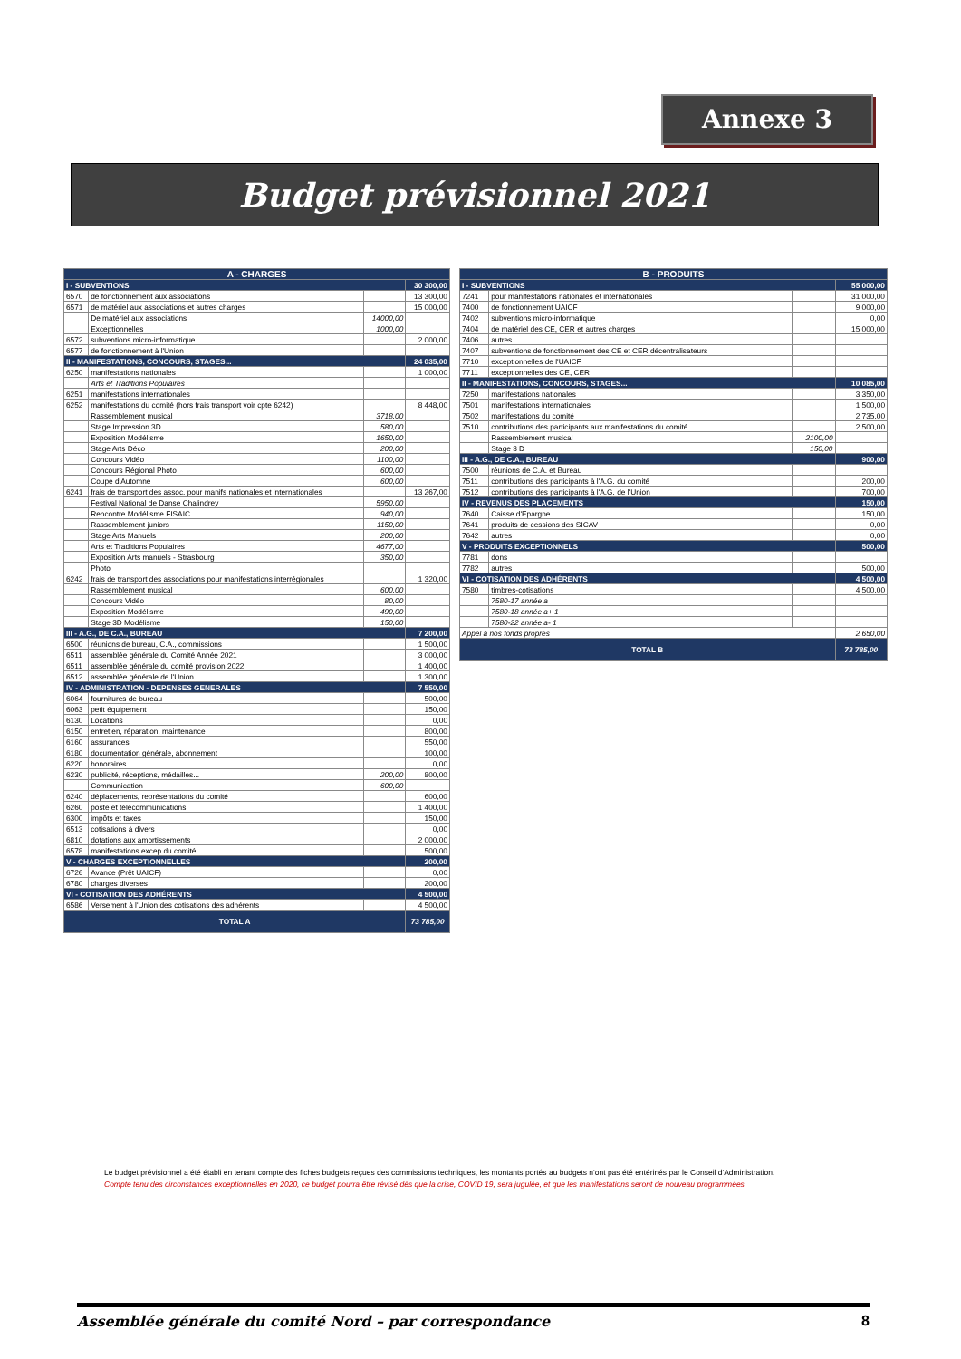Annexe 3
Budget prévisionnel 2021
| A - CHARGES | | | |
| --- | --- | --- | --- |
| I - SUBVENTIONS | | | 30 300,00 |
| 6570 | de fonctionnement aux associations | | 13 300,00 |
| 6571 | de matériel aux associations et autres charges | | 15 000,00 |
| | De matériel aux associations | 14000,00 | |
| | Exceptionnelles | 1000,00 | |
| 6572 | subventions micro-informatique | | 2 000,00 |
| 6577 | de fonctionnement à l'Union | | |
| II - MANIFESTATIONS, CONCOURS, STAGES... | | | 24 035,00 |
| 6250 | manifestations nationales | | 1 000,00 |
| | Arts et Traditions Populaires | | |
| 6251 | manifestations internationales | | |
| 6252 | manifestations du comité (hors frais transport voir cpte 6242) | | 8 448,00 |
| | Rassemblement musical | 3718,00 | |
| | Stage Impression 3D | 580,00 | |
| | Exposition Modélisme | 1650,00 | |
| | Stage Arts Déco | 200,00 | |
| | Concours Vidéo | 1100,00 | |
| | Concours Régional Photo | 600,00 | |
| | Coupe d'Automne | 600,00 | |
| 6241 | frais de transport des assoc. pour manifs nationales et internationales | | 13 267,00 |
| | Festival National de Danse Chalindrey | 5950,00 | |
| | Rencontre Modélisme FISAIC | 940,00 | |
| | Rassemblement juniors | 1150,00 | |
| | Stage Arts Manuels | 200,00 | |
| | Arts et Traditions Populaires | 4677,00 | |
| | Exposition Arts manuels - Strasbourg | 350,00 | |
| | Photo | | |
| 6242 | frais de transport des associations pour manifestations interrégionales | | 1 320,00 |
| | Rassemblement musical | 600,00 | |
| | Concours Vidéo | 80,00 | |
| | Exposition Modélisme | 490,00 | |
| | Stage 3D Modélisme | 150,00 | |
| III - A.G., DE C.A., BUREAU | | | 7 200,00 |
| 6500 | réunions de bureau, C.A., commissions | | 1 500,00 |
| 6511 | assemblée générale du Comité Année 2021 | | 3 000,00 |
| 6511 | assemblée générale du comité provision 2022 | | 1 400,00 |
| 6512 | assemblée générale de l'Union | | 1 300,00 |
| IV - ADMINISTRATION - DEPENSES GENERALES | | | 7 550,00 |
| 6064 | fournitures de bureau | | 500,00 |
| 6063 | petit équipement | | 150,00 |
| 6130 | Locations | | 0,00 |
| 6150 | entretien, réparation, maintenance | | 800,00 |
| 6160 | assurances | | 550,00 |
| 6180 | documentation générale, abonnement | | 100,00 |
| 6220 | honoraires | | 0,00 |
| 6230 | publicité, réceptions, médailles... | 200,00 | 800,00 |
| | Communication | 600,00 | |
| 6240 | déplacements, représentations du comité | | 600,00 |
| 6260 | poste et télécommunications | | 1 400,00 |
| 6300 | impôts et taxes | | 150,00 |
| 6513 | cotisations à divers | | 0,00 |
| 6810 | dotations aux amortissements | | 2 000,00 |
| 6578 | manifestations excep du comité | | 500,00 |
| V - CHARGES EXCEPTIONNELLES | | | 200,00 |
| 6726 | Avance (Prêt UAICF) | | 0,00 |
| 6780 | charges diverses | | 200,00 |
| VI - COTISATION DES ADHÉRENTS | | | 4 500,00 |
| 6586 | Versement à l'Union des cotisations des adhérents | | 4 500,00 |
| TOTAL A | | | 73 785,00 |
| B - PRODUITS | | | |
| --- | --- | --- | --- |
| I - SUBVENTIONS | | | 55 000,00 |
| 7241 | pour manifestations nationales et internationales | | 31 000,00 |
| 7400 | de fonctionnement UAICF | | 9 000,00 |
| 7402 | subventions micro-informatique | | 0,00 |
| 7404 | de matériel des CE, CER et autres charges | | 15 000,00 |
| 7406 | autres | | |
| 7407 | subventions de fonctionnement des CE et CER décentralisateurs | | |
| 7710 | exceptionnelles de l'UAICF | | |
| 7711 | exceptionnelles des CE, CER | | |
| II - MANIFESTATIONS, CONCOURS, STAGES... | | | 10 085,00 |
| 7250 | manifestations nationales | | 3 350,00 |
| 7501 | manifestations internationales | | 1 500,00 |
| 7502 | manifestations du comité | | 2 735,00 |
| 7510 | contributions des participants aux manifestations du comité | | 2 500,00 |
| | Rassemblement musical | 2100,00 | |
| | Stage 3 D | 150,00 | |
| III - A.G., DE C.A., BUREAU | | | 900,00 |
| 7500 | réunions de C.A. et Bureau | | |
| 7511 | contributions des participants à l'A.G. du comité | | 200,00 |
| 7512 | contributions des participants à l'A.G. de l'Union | | 700,00 |
| IV - REVENUS DES PLACEMENTS | | | 150,00 |
| 7640 | Caisse d'Epargne | | 150,00 |
| 7641 | produits de cessions des SICAV | | 0,00 |
| 7642 | autres | | 0,00 |
| V - PRODUITS EXCEPTIONNELS | | | 500,00 |
| 7781 | dons | | |
| 7782 | autres | | 500,00 |
| VI - COTISATION DES ADHÉRENTS | | | 4 500,00 |
| 7580 | timbres-cotisations | | 4 500,00 |
| | 7580-17 année a | | |
| | 7580-18 année a+ 1 | | |
| | 7580-22 année a- 1 | | |
| Appel à nos fonds propres | | | 2 650,00 |
| TOTAL B | | | 73 785,00 |
Le budget prévisionnel a été établi en tenant compte des fiches budgets reçues des commissions techniques, les montants portés au budgets n'ont pas été entérinés par le Conseil d'Administration.
Compte tenu des circonstances exceptionnelles en 2020, ce budget pourra être révisé dès que la crise, COVID 19, sera jugulée, et que les manifestations seront de nouveau programmées.
Assemblée générale du comité Nord – par correspondance 8